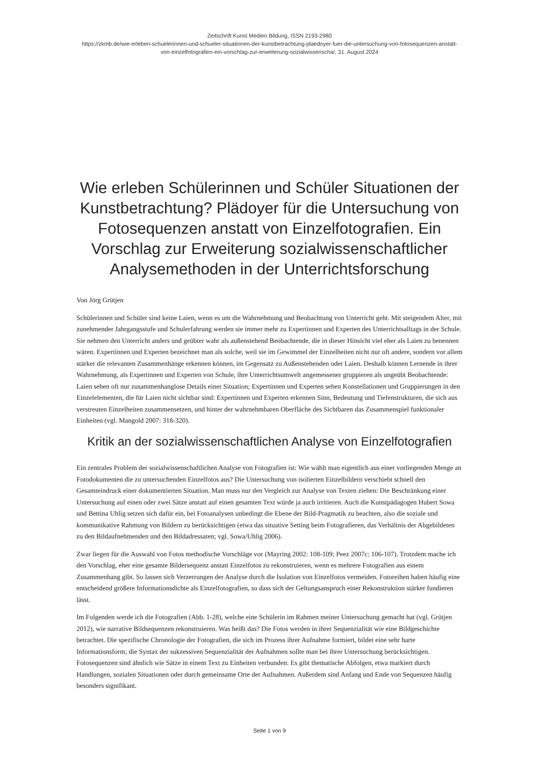Zeitschrift Kunst Medien Bildung, ISSN 2193-2980
https://zkmb.de/wie-erleben-schuelerinnen-und-schueler-situationen-der-kunstbetrachtung-plaedoyer-fuer-die-untersuchung-von-fotosequenzen-anstatt-von-einzelfotografien-ein-vorschlag-zur-erweiterung-sozialwissenscha/, 31. August 2024
Wie erleben Schülerinnen und Schüler Situationen der Kunstbetrachtung? Plädoyer für die Untersuchung von Fotosequenzen anstatt von Einzelfotografien. Ein Vorschlag zur Erweiterung sozialwissenschaftlicher Analysemethoden in der Unterrichtsforschung
Von Jörg Grütjen
Schülerinnen und Schüler sind keine Laien, wenn es um die Wahrnehmung und Beobachtung von Unterricht geht. Mit steigendem Alter, mit zunehmender Jahrgangsstufe und Schulerfahrung werden sie immer mehr zu Expertinnen und Experten des Unterrichtsalltags in der Schule. Sie nehmen den Unterricht anders und geübter wahr als außenstehend Beobachtende, die in dieser Hinsicht viel eher als Laien zu benennen wären. Expertinnen und Experten bezeichnet man als solche, weil sie im Gewimmel der Einzelheiten nicht nur oft andere, sondern vor allem stärker die relevanten Zusammenhänge erkennen können, im Gegensatz zu Außenstehenden oder Laien. Deshalb können Lernende in ihrer Wahrnehmung, als Expertinnen und Experten von Schule, ihre Unterrichtsumwelt angemessener gruppieren als ungeübt Beobachtende: Laien sehen oft nur zusammenhanglose Details einer Situation; Expertinnen und Experten sehen Konstellationen und Gruppierungen in den Einzelelementen, die für Laien nicht sichtbar sind: Expertinnen und Experten erkennen Sinn, Bedeutung und Tiefenstrukturen, die sich aus verstreuten Einzelheiten zusammensetzen, und hinter der wahrnehmbaren Oberfläche des Sichtbaren das Zusammenspiel funktionaler Einheiten (vgl. Mangold 2007: 318-320).
Kritik an der sozialwissenschaftlichen Analyse von Einzelfotografien
Ein zentrales Problem der sozialwissenschaftlichen Analyse von Fotografien ist: Wie wählt man eigentlich aus einer vorliegenden Menge an Fotodokumenten die zu untersuchenden Einzelfotos aus? Die Untersuchung von isolierten Einzelbildern verschiebt schnell den Gesamteindruck einer dokumentierten Situation. Man muss nur den Vergleich zur Analyse von Texten ziehen: Die Beschränkung einer Untersuchung auf einen oder zwei Sätze anstatt auf einen gesamten Text würde ja auch irritieren. Auch die Kunstpädagogen Hubert Sowa und Bettina Uhlig setzen sich dafür ein, bei Fotoanalysen unbedingt die Ebene der Bild-Pragmatik zu beachten, also die soziale und kommunikative Rahmung von Bildern zu berücksichtigen (etwa das situative Setting beim Fotografieren, das Verhältnis der Abgebildeten zu den Bildaufnehmenden und den Bildadressaten; vgl. Sowa/Uhlig 2006).
Zwar liegen für die Auswahl von Fotos methodische Vorschläge vor (Mayring 2002: 108-109; Peez 2007c: 106-107). Trotzdem mache ich den Vorschlag, eher eine gesamte Bildersequenz anstatt Einzelfotos zu rekonstruieren, wenn es mehrere Fotografien aus einem Zusammenhang gibt. So lassen sich Verzerrungen der Analyse durch die Isolation von Einzelfotos vermeiden. Fotoreihen haben häufig eine entscheidend größere Informationsdichte als Einzelfotografien, so dass sich der Geltungsanspruch einer Rekonstruktion stärker fundieren lässt.
Im Folgenden werde ich die Fotografien (Abb. 1-28), welche eine Schülerin im Rahmen meiner Untersuchung gemacht hat (vgl. Grütjen 2012), wie narrative Bildsequenzen rekonstruieren. Was heißt das? Die Fotos werden in ihrer Sequenzialität wie eine Bildgeschichte betrachtet. Die spezifische Chronologie der Fotografien, die sich im Prozess ihrer Aufnahme formiert, bildet eine sehr harte Informationsform; die Syntax der sukzessiven Sequenzialität der Aufnahmen sollte man bei ihrer Untersuchung berücksichtigen. Fotosequenzen sind ähnlich wie Sätze in einem Text zu Einheiten verbunden: Es gibt thematische Abfolgen, etwa markiert durch Handlungen, sozialen Situationen oder durch gemeinsame Orte der Aufnahmen. Außerdem sind Anfang und Ende von Sequenzen häufig besonders signifikant.
Seite 1 von 9